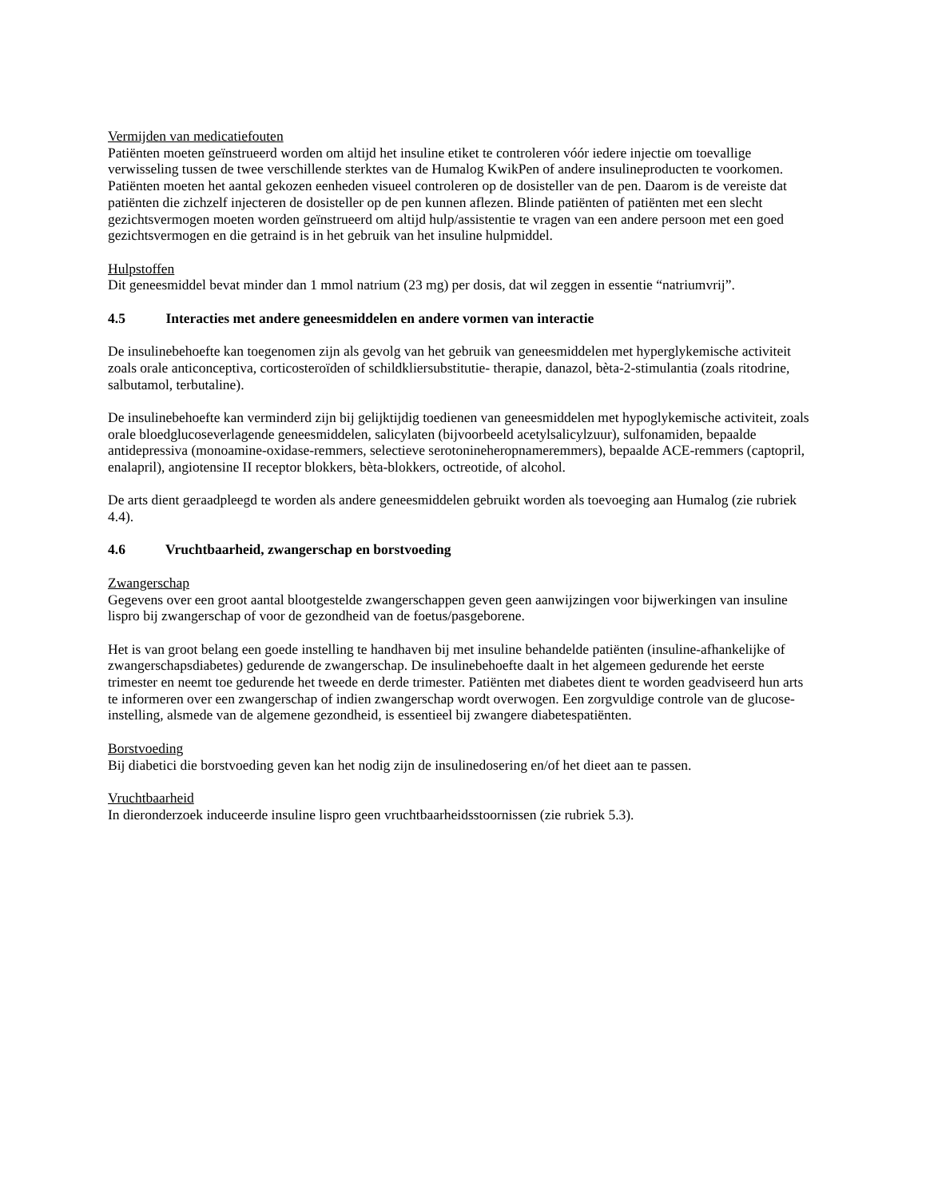Vermijden van medicatiefouten
Patiënten moeten geïnstrueerd worden om altijd het insuline etiket te controleren vóór iedere injectie om toevallige verwisseling tussen de twee verschillende sterktes van de Humalog KwikPen of andere insulineproducten te voorkomen. Patiënten moeten het aantal gekozen eenheden visueel controleren op de dosisteller van de pen. Daarom is de vereiste dat patiënten die zichzelf injecteren de dosisteller op de pen kunnen aflezen. Blinde patiënten of patiënten met een slecht gezichtsvermogen moeten worden geïnstrueerd om altijd hulp/assistentie te vragen van een andere persoon met een goed gezichtsvermogen en die getraind is in het gebruik van het insuline hulpmiddel.
Hulpstoffen
Dit geneesmiddel bevat minder dan 1 mmol natrium (23 mg) per dosis, dat wil zeggen in essentie “natriumvrij”.
4.5 Interacties met andere geneesmiddelen en andere vormen van interactie
De insulinebehoefte kan toegenomen zijn als gevolg van het gebruik van geneesmiddelen met hyperglykemische activiteit zoals orale anticonceptiva, corticosteroïden of schildkliersubstitutie- therapie, danazol, bèta-2-stimulantia (zoals ritodrine, salbutamol, terbutaline).
De insulinebehoefte kan verminderd zijn bij gelijktijdig toedienen van geneesmiddelen met hypoglykemische activiteit, zoals orale bloedglucoseverlagende geneesmiddelen, salicylaten (bijvoorbeeld acetylsalicylzuur), sulfonamiden, bepaalde antidepressiva (monoamine-oxidase-remmers, selectieve serotonineheropnameremmers), bepaalde ACE-remmers (captopril, enalapril), angiotensine II receptor blokkers, bèta-blokkers, octreotide, of alcohol.
De arts dient geraadpleegd te worden als andere geneesmiddelen gebruikt worden als toevoeging aan Humalog (zie rubriek 4.4).
4.6 Vruchtbaarheid, zwangerschap en borstvoeding
Zwangerschap
Gegevens over een groot aantal blootgestelde zwangerschappen geven geen aanwijzingen voor bijwerkingen van insuline lispro bij zwangerschap of voor de gezondheid van de foetus/pasgeborene.
Het is van groot belang een goede instelling te handhaven bij met insuline behandelde patiënten (insuline-afhankelijke of zwangerschapsdiabetes) gedurende de zwangerschap. De insulinebehoefte daalt in het algemeen gedurende het eerste trimester en neemt toe gedurende het tweede en derde trimester. Patiënten met diabetes dient te worden geadviseerd hun arts te informeren over een zwangerschap of indien zwangerschap wordt overwogen. Een zorgvuldige controle van de glucose-instelling, alsmede van de algemene gezondheid, is essentieel bij zwangere diabetespatiënten.
Borstvoeding
Bij diabetici die borstvoeding geven kan het nodig zijn de insulinedosering en/of het dieet aan te passen.
Vruchtbaarheid
In dieronderzoek induceerde insuline lispro geen vruchtbaarheidsstoornissen (zie rubriek 5.3).